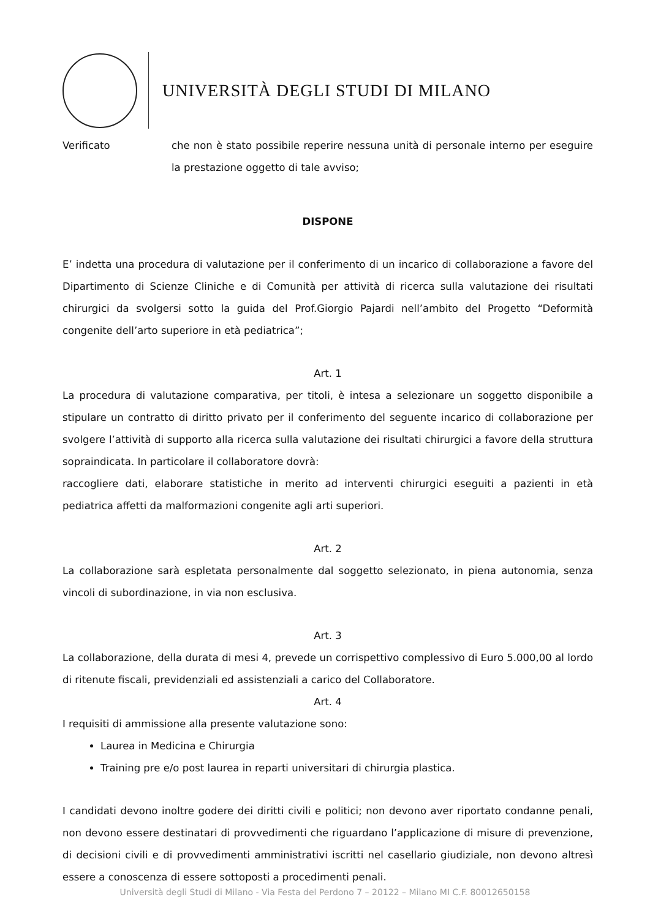UNIVERSITÀ DEGLI STUDI DI MILANO
Verificato che non è stato possibile reperire nessuna unità di personale interno per eseguire la prestazione oggetto di tale avviso;
DISPONE
E’ indetta una procedura di valutazione per il conferimento di un incarico di collaborazione a favore del Dipartimento di Scienze Cliniche e di Comunità per attività di ricerca sulla valutazione dei risultati chirurgici da svolgersi sotto la guida del Prof.Giorgio Pajardi nell’ambito del Progetto “Deformità congenite dell’arto superiore in età pediatrica”;
Art. 1
La procedura di valutazione comparativa, per titoli, è intesa a selezionare un soggetto disponibile a stipulare un contratto di diritto privato per il conferimento del seguente incarico di collaborazione per svolgere l’attività di supporto alla ricerca sulla valutazione dei risultati chirurgici a favore della struttura sopraindicata. In particolare il collaboratore dovrà:
raccogliere dati, elaborare statistiche in merito ad interventi chirurgici eseguiti a pazienti in età pediatrica affetti da malformazioni congenite agli arti superiori.
Art. 2
La collaborazione sarà espletata personalmente dal soggetto selezionato, in piena autonomia, senza vincoli di subordinazione, in via non esclusiva.
Art. 3
La collaborazione, della durata di mesi 4, prevede un corrispettivo complessivo di Euro 5.000,00 al lordo di ritenute fiscali, previdenziali ed assistenziali a carico del Collaboratore.
Art. 4
I requisiti di ammissione alla presente valutazione sono:
Laurea in Medicina e Chirurgia
Training pre e/o post laurea in reparti universitari di chirurgia plastica.
I candidati devono inoltre godere dei diritti civili e politici; non devono aver riportato condanne penali, non devono essere destinatari di provvedimenti che riguardano l’applicazione di misure di prevenzione, di decisioni civili e di provvedimenti amministrativi iscritti nel casellario giudiziale, non devono altresì essere a conoscenza di essere sottoposti a procedimenti penali.
Università degli Studi di Milano - Via Festa del Perdono 7 – 20122 – Milano MI C.F. 80012650158